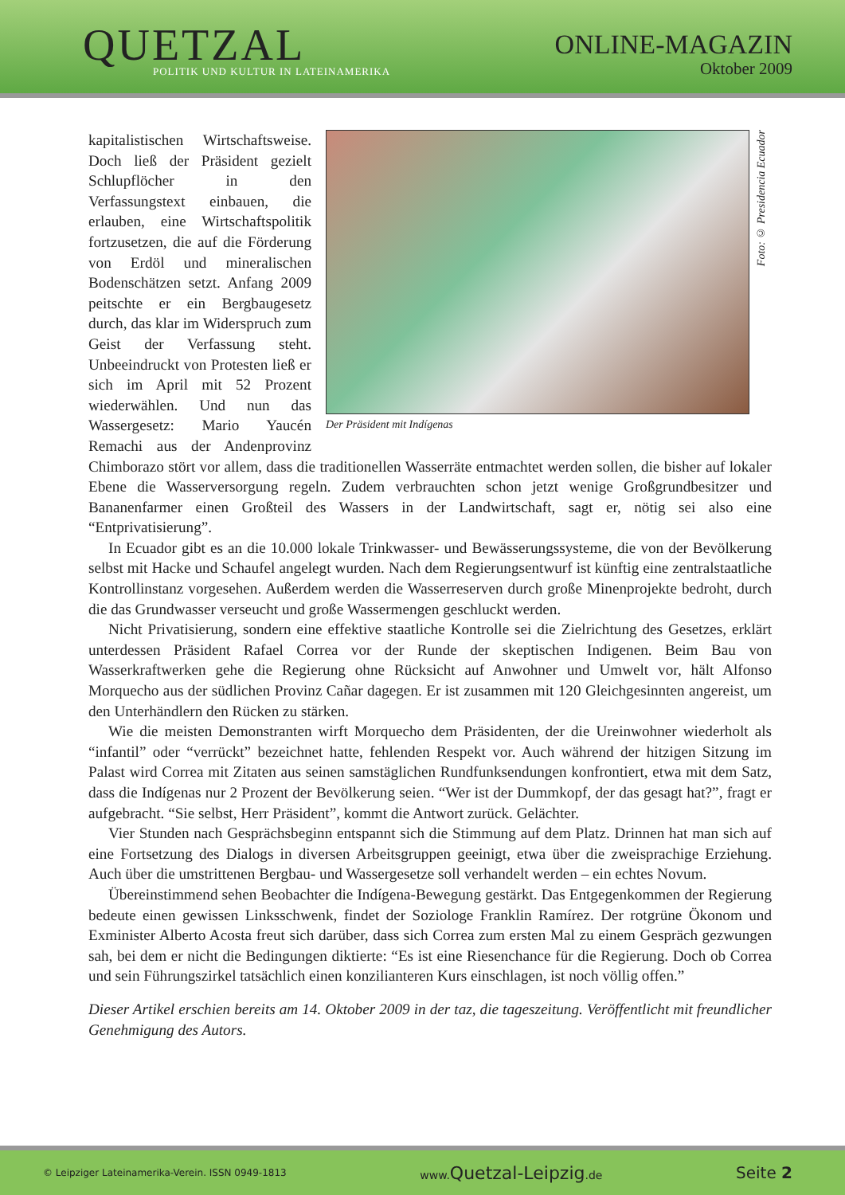QUETZAL
POLITIK UND KULTUR IN LATEINAMERIKA
ONLINE-MAGAZIN
Oktober 2009
Der Präsident mit Indígenas
Foto: © Presidencia Ecuador
kapitalistischen Wirtschaftsweise. Doch ließ der Präsident gezielt Schlupflöcher in den Verfassungstext einbauen, die erlauben, eine Wirtschaftspolitik fortzusetzen, die auf die Förderung von Erdöl und mineralischen Bodenschätzen setzt. Anfang 2009 peitschte er ein Bergbaugesetz durch, das klar im Widerspruch zum Geist der Verfassung steht. Unbeeindruckt von Protesten ließ er sich im April mit 52 Prozent wiederwählen. Und nun das Wassergesetz: Mario Yaucén Remachi aus der Andenprovinz Chimborazo stört vor allem, dass die traditionellen Wasserräte entmachtet werden sollen, die bisher auf lokaler Ebene die Wasserversorgung regeln. Zudem verbrauchten schon jetzt wenige Großgrundbesitzer und Bananenfarmer einen Großteil des Wassers in der Landwirtschaft, sagt er, nötig sei also eine “Entprivatisierung”.
In Ecuador gibt es an die 10.000 lokale Trinkwasser- und Bewässerungssysteme, die von der Bevölkerung selbst mit Hacke und Schaufel angelegt wurden. Nach dem Regierungsentwurf ist künftig eine zentralstaatliche Kontrollinstanz vorgesehen. Außerdem werden die Wasserreserven durch große Minenprojekte bedroht, durch die das Grundwasser verseucht und große Wassermengen geschluckt werden.
Nicht Privatisierung, sondern eine effektive staatliche Kontrolle sei die Zielrichtung des Gesetzes, erklärt unterdessen Präsident Rafael Correa vor der Runde der skeptischen Indigenen. Beim Bau von Wasserkraftwerken gehe die Regierung ohne Rücksicht auf Anwohner und Umwelt vor, hält Alfonso Morquecho aus der südlichen Provinz Cañar dagegen. Er ist zusammen mit 120 Gleichgesinnten angereist, um den Unterhändlern den Rücken zu stärken.
Wie die meisten Demonstranten wirft Morquecho dem Präsidenten, der die Ureinwohner wiederholt als “infantil” oder “verrückt” bezeichnet hatte, fehlenden Respekt vor. Auch während der hitzigen Sitzung im Palast wird Correa mit Zitaten aus seinen samstäglichen Rundfunksendungen konfrontiert, etwa mit dem Satz, dass die Indígenas nur 2 Prozent der Bevölkerung seien. “Wer ist der Dummkopf, der das gesagt hat?”, fragt er aufgebracht. “Sie selbst, Herr Präsident”, kommt die Antwort zurück. Gelächter.
Vier Stunden nach Gesprächsbeginn entspannt sich die Stimmung auf dem Platz. Drinnen hat man sich auf eine Fortsetzung des Dialogs in diversen Arbeitsgruppen geeinigt, etwa über die zweisprachige Erziehung. Auch über die umstrittenen Bergbau- und Wassergesetze soll verhandelt werden – ein echtes Novum.
Übereinstimmend sehen Beobachter die Indígena-Bewegung gestärkt. Das Entgegenkommen der Regierung bedeute einen gewissen Linksschwenk, findet der Soziologe Franklin Ramírez. Der rotgrüne Ökonom und Exminister Alberto Acosta freut sich darüber, dass sich Correa zum ersten Mal zu einem Gespräch gezwungen sah, bei dem er nicht die Bedingungen diktierte: “Es ist eine Riesenchance für die Regierung. Doch ob Correa und sein Führungszirkel tatsächlich einen konzilianteren Kurs einschlagen, ist noch völlig offen.”
Dieser Artikel erschien bereits am 14. Oktober 2009 in der taz, die tageszeitung. Veröffentlicht mit freundlicher Genehmigung des Autors.
© Leipziger Lateinamerika-Verein. ISSN 0949-1813 www.Quetzal-Leipzig.de Seite 2